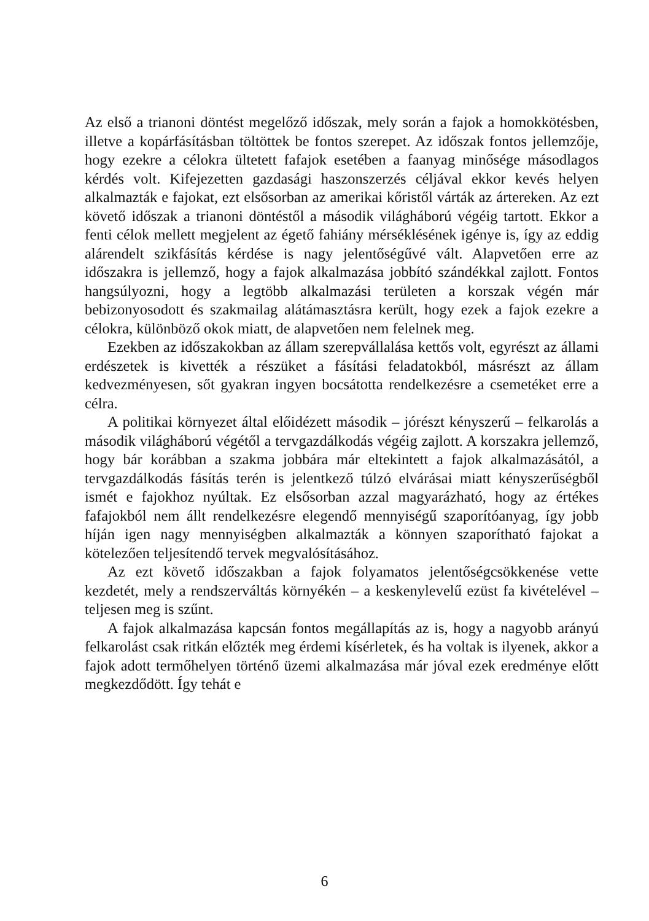Az első a trianoni döntést megelőző időszak, mely során a fajok a homokkötésben, illetve a kopárfásításban töltöttek be fontos szerepet. Az időszak fontos jellemzője, hogy ezekre a célokra ültetett fafajok esetében a faanyag minősége másodlagos kérdés volt. Kifejezetten gazdasági haszonszerzés céljával ekkor kevés helyen alkalmazták e fajokat, ezt elsősorban az amerikai kőristől várták az ártereken. Az ezt követő időszak a trianoni döntéstől a második világháború végéig tartott. Ekkor a fenti célok mellett megjelent az égető fahiány mérséklésének igénye is, így az eddig alárendelt szikfásítás kérdése is nagy jelentőségűvé vált. Alapvetően erre az időszakra is jellemző, hogy a fajok alkalmazása jobbító szándékkal zajlott. Fontos hangsúlyozni, hogy a legtöbb alkalmazási területen a korszak végén már bebizonyosodott és szakmailag alátámasztásra került, hogy ezek a fajok ezekre a célokra, különböző okok miatt, de alapvetően nem felelnek meg.
Ezekben az időszakokban az állam szerepvállalása kettős volt, egyrészt az állami erdészetek is kivették a részüket a fásítási feladatokból, másrészt az állam kedvezményesen, sőt gyakran ingyen bocsátotta rendelkezésre a csemetéket erre a célra.
A politikai környezet által előidézett második – jórészt kényszerű – felkarolás a második világháború végétől a tervgazdálkodás végéig zajlott. A korszakra jellemző, hogy bár korábban a szakma jobbára már eltekintett a fajok alkalmazásától, a tervgazdálkodás fásítás terén is jelentkező túlzó elvárásai miatt kényszerűségből ismét e fajokhoz nyúltak. Ez elsősorban azzal magyarázható, hogy az értékes fafajokból nem állt rendelkezésre elegendő mennyiségű szaporítóanyag, így jobb híján igen nagy mennyiségben alkalmazták a könnyen szaporítható fajokat a kötelezően teljesítendő tervek megvalósításához.
Az ezt követő időszakban a fajok folyamatos jelentőségcsökkenése vette kezdetét, mely a rendszerváltás környékén – a keskenylevelű ezüst fa kivételével – teljesen meg is szűnt.
A fajok alkalmazása kapcsán fontos megállapítás az is, hogy a nagyobb arányú felkarolást csak ritkán előzték meg érdemi kísérletek, és ha voltak is ilyenek, akkor a fajok adott termőhelyen történő üzemi alkalmazása már jóval ezek eredménye előtt megkezdődött. Így tehát e
6